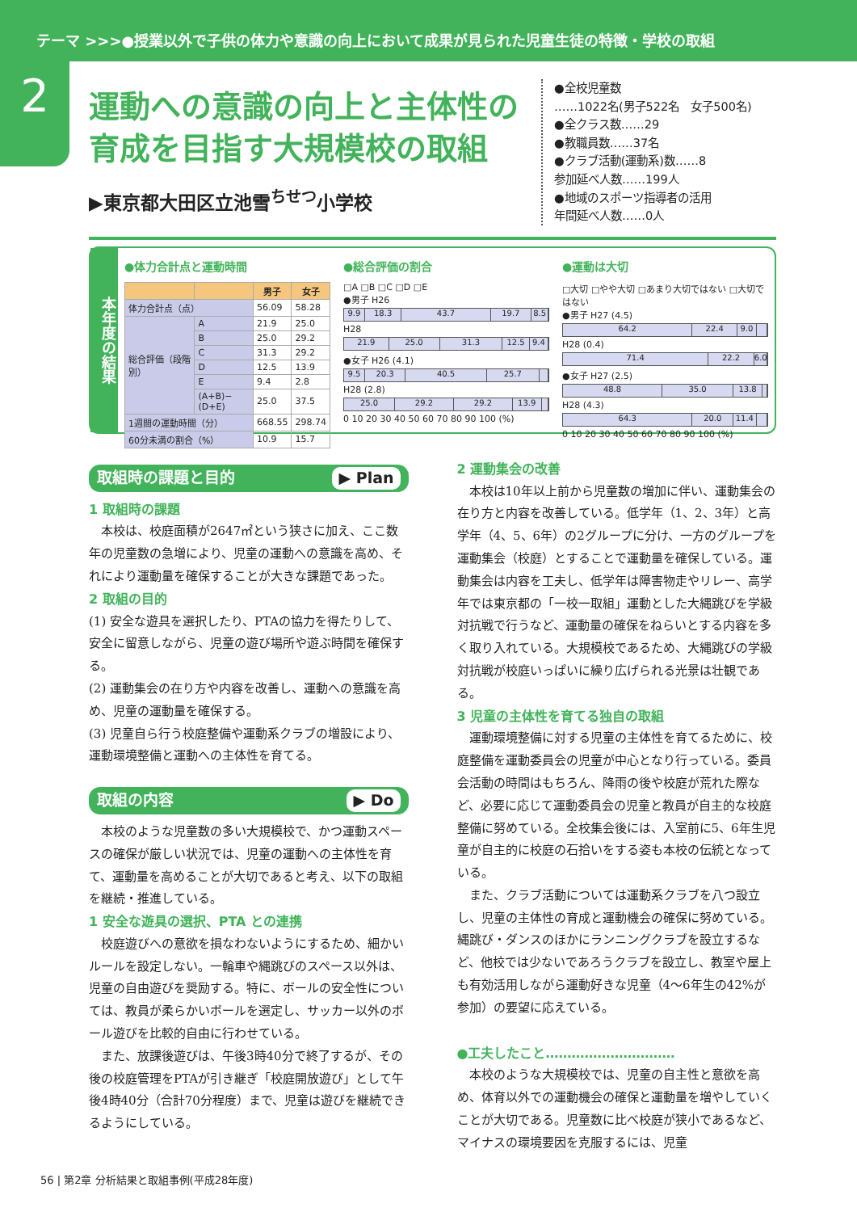テーマ >>>●授業以外で子供の体力や意識の向上において成果が見られた児童生徒の特徴・学校の取組
2
運動への意識の向上と主体性の育成を目指す大規模校の取組
▶東京都大田区立池雪<sup>ちせつ</sup>小学校
●全校児童数
……1022名(男子522名　女子500名)
●全クラス数……29
●教職員数……37名
●クラブ活動(運動系)数……8
参加延べ人数……199人
●地域のスポーツ指導者の活用
年間延べ人数……0人
本年度の結果
●体力合計点と運動時間
| | | 男子 | 女子 |
| --- | --- | --- | --- |
| 体力合計点（点） | | 56.09 | 58.28 |
| 総合評価（段階別） | A | 21.9 | 25.0 |
| | B | 25.0 | 29.2 |
| | C | 31.3 | 29.2 |
| | D | 12.5 | 13.9 |
| | E | 9.4 | 2.8 |
| | (A+B)−(D+E) | 25.0 | 37.5 |
| 1週間の運動時間（分） | | 668.55 | 298.74 |
| 60分未満の割合（%） | | 10.9 | 15.7 |
●総合評価の割合
□A □B □C □D □E
●男子 H26
9.9 18.3 43.7 19.7 8.5
H28
21.9 25.0 31.3 12.5 9.4
●女子 H26 (4.1)
9.5 20.3 40.5 25.7
H28 (2.8)
25.0 29.2 29.2 13.9
0 10 20 30 40 50 60 70 80 90 100 (%)
●運動は大切
□大切 □やや大切 □あまり大切ではない □大切ではない
●男子 H27 (4.5)
64.2 22.4 9.0
H28 (0.4)
71.4 22.2 6.0
●女子 H27 (2.5)
48.8 35.0 13.8
H28 (4.3)
64.3 20.0 11.4
0 10 20 30 40 50 60 70 80 90 100 (%)
取組時の課題と目的 ▶ Plan
1 取組時の課題
本校は、校庭面積が2647㎡という狭さに加え、ここ数年の児童数の急増により、児童の運動への意識を高め、それにより運動量を確保することが大きな課題であった。
2 取組の目的
(1) 安全な遊具を選択したり、PTAの協力を得たりして、安全に留意しながら、児童の遊び場所や遊ぶ時間を確保する。
(2) 運動集会の在り方や内容を改善し、運動への意識を高め、児童の運動量を確保する。
(3) 児童自ら行う校庭整備や運動系クラブの増設により、運動環境整備と運動への主体性を育てる。
取組の内容 ▶ Do
本校のような児童数の多い大規模校で、かつ運動スペースの確保が厳しい状況では、児童の運動への主体性を育て、運動量を高めることが大切であると考え、以下の取組を継続・推進している。
1 安全な遊具の選択、PTA との連携
校庭遊びへの意欲を損なわないようにするため、細かいルールを設定しない。一輪車や縄跳びのスペース以外は、児童の自由遊びを奨励する。特に、ボールの安全性については、教員が柔らかいボールを選定し、サッカー以外のボール遊びを比較的自由に行わせている。
また、放課後遊びは、午後3時40分で終了するが、その後の校庭管理をPTAが引き継ぎ「校庭開放遊び」として午後4時40分（合計70分程度）まで、児童は遊びを継続できるようにしている。
2 運動集会の改善
本校は10年以上前から児童数の増加に伴い、運動集会の在り方と内容を改善している。低学年（1、2、3年）と高学年（4、5、6年）の2グループに分け、一方のグループを運動集会（校庭）とすることで運動量を確保している。運動集会は内容を工夫し、低学年は障害物走やリレー、高学年では東京都の「一校一取組」運動とした大縄跳びを学級対抗戦で行うなど、運動量の確保をねらいとする内容を多く取り入れている。大規模校であるため、大縄跳びの学級対抗戦が校庭いっぱいに繰り広げられる光景は壮観である。
3 児童の主体性を育てる独自の取組
運動環境整備に対する児童の主体性を育てるために、校庭整備を運動委員会の児童が中心となり行っている。委員会活動の時間はもちろん、降雨の後や校庭が荒れた際など、必要に応じて運動委員会の児童と教員が自主的な校庭整備に努めている。全校集会後には、入室前に5、6年生児童が自主的に校庭の石拾いをする姿も本校の伝統となっている。
また、クラブ活動については運動系クラブを八つ設立し、児童の主体性の育成と運動機会の確保に努めている。縄跳び・ダンスのほかにランニングクラブを設立するなど、他校では少ないであろうクラブを設立し、教室や屋上も有効活用しながら運動好きな児童（4〜6年生の42%が参加）の要望に応えている。
●工夫したこと…………………………
本校のような大規模校では、児童の自主性と意欲を高め、体育以外での運動機会の確保と運動量を増やしていくことが大切である。児童数に比べ校庭が狭小であるなど、マイナスの環境要因を克服するには、児童
56 | 第2章 分析結果と取組事例(平成28年度)